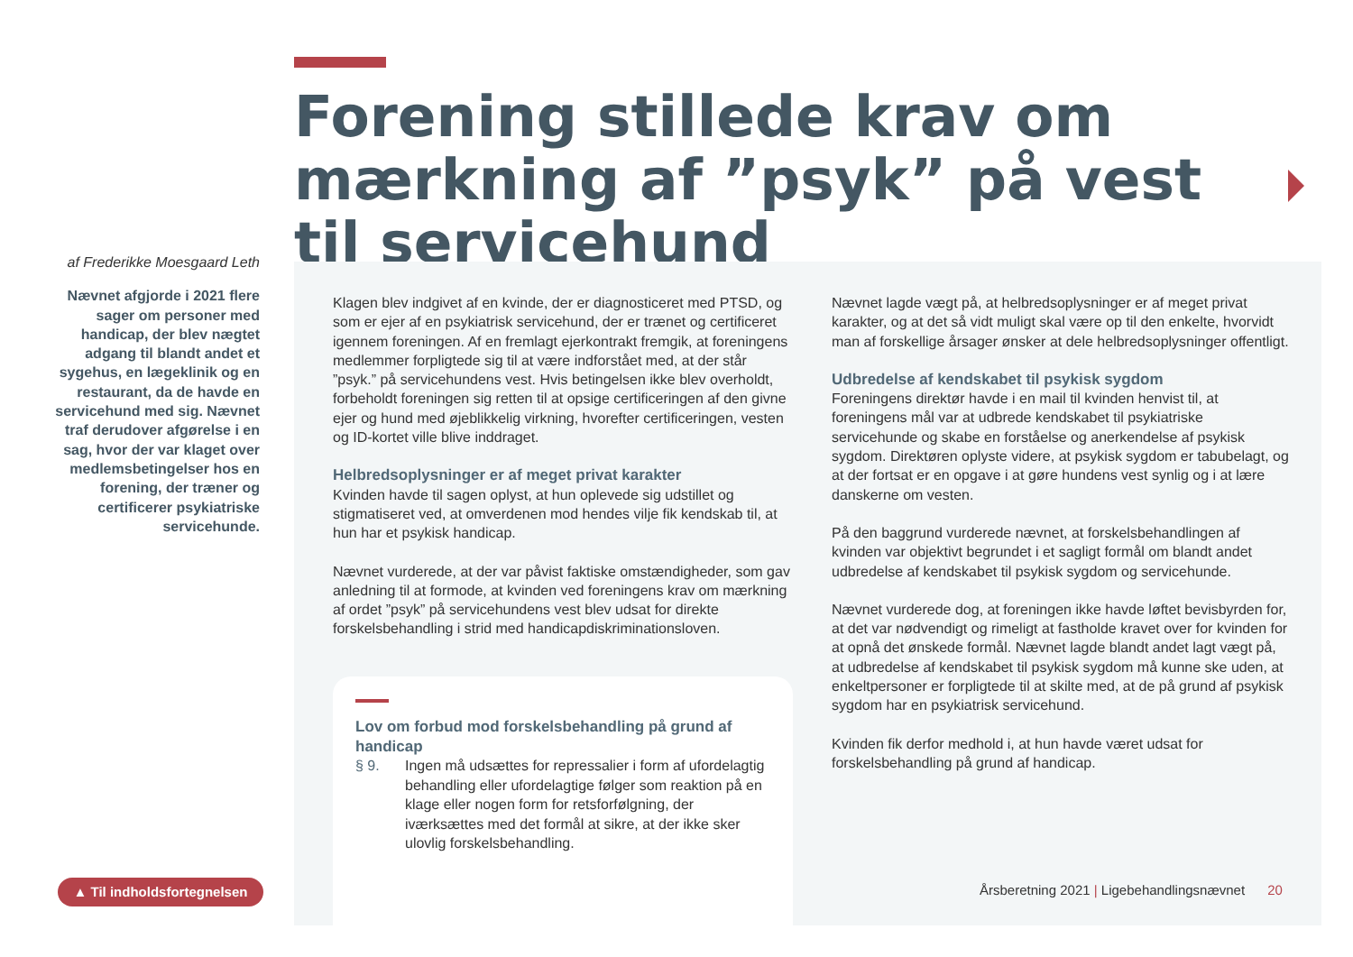Forening stillede krav om mærkning af ”psyk” på vest til servicehund
af Frederikke Moesgaard Leth
Nævnet afgjorde i 2021 flere sager om personer med handicap, der blev nægtet adgang til blandt andet et sygehus, en lægeklinik og en restaurant, da de havde en servicehund med sig. Nævnet traf derudover afgørelse i en sag, hvor der var klaget over medlemsbetingelser hos en forening, der træner og certificerer psykiatriske servicehunde.
Klagen blev indgivet af en kvinde, der er diagnosticeret med PTSD, og som er ejer af en psykiatrisk servicehund, der er trænet og certificeret igennem foreningen. Af en fremlagt ejerkontrakt fremgik, at foreningens medlemmer forpligtede sig til at være indforstået med, at der står ”psyk.” på servicehundens vest. Hvis betingelsen ikke blev overholdt, forbeholdt foreningen sig retten til at opsige certificeringen af den givne ejer og hund med øjeblikkelig virkning, hvorefter certificeringen, vesten og ID-kortet ville blive inddraget.
Helbredsoplysninger er af meget privat karakter
Kvinden havde til sagen oplyst, at hun oplevede sig udstillet og stigmatiseret ved, at omverdenen mod hendes vilje fik kendskab til, at hun har et psykisk handicap.
Nævnet vurderede, at der var påvist faktiske omstændigheder, som gav anledning til at formode, at kvinden ved foreningens krav om mærkning af ordet ”psyk” på servicehundens vest blev udsat for direkte forskelsbehandling i strid med handicapdiskriminationsloven.
Lov om forbud mod forskelsbehandling på grund af handicap
| § 9. | Ingen må udsættes for repressalier i form af ufordelagtig behandling eller ufordelagtige følger som reaktion på en klage eller nogen form for retsforfølgning, der iværksættes med det formål at sikre, at der ikke sker ulovlig forskelsbehandling. |
Nævnet lagde vægt på, at helbredsoplysninger er af meget privat karakter, og at det så vidt muligt skal være op til den enkelte, hvorvidt man af forskellige årsager ønsker at dele helbredsoplysninger offentligt.
Udbredelse af kendskabet til psykisk sygdom
Foreningens direktør havde i en mail til kvinden henvist til, at foreningens mål var at udbrede kendskabet til psykiatriske servicehunde og skabe en forståelse og anerkendelse af psykisk sygdom. Direktøren oplyste videre, at psykisk sygdom er tabubelagt, og at der fortsat er en opgave i at gøre hundens vest synlig og i at lære danskerne om vesten.
På den baggrund vurderede nævnet, at forskelsbehandlingen af kvinden var objektivt begrundet i et sagligt formål om blandt andet udbredelse af kendskabet til psykisk sygdom og servicehunde.
Nævnet vurderede dog, at foreningen ikke havde løftet bevisbyrden for, at det var nødvendigt og rimeligt at fastholde kravet over for kvinden for at opnå det ønskede formål. Nævnet lagde blandt andet lagt vægt på, at udbredelse af kendskabet til psykisk sygdom må kunne ske uden, at enkeltpersoner er forpligtede til at skilte med, at de på grund af psykisk sygdom har en psykiatrisk servicehund.
Kvinden fik derfor medhold i, at hun havde været udsat for forskelsbehandling på grund af handicap.
▲ Til indholdsfortegnelsen
Årsberetning 2021 | Ligebehandlingsnævnet 20